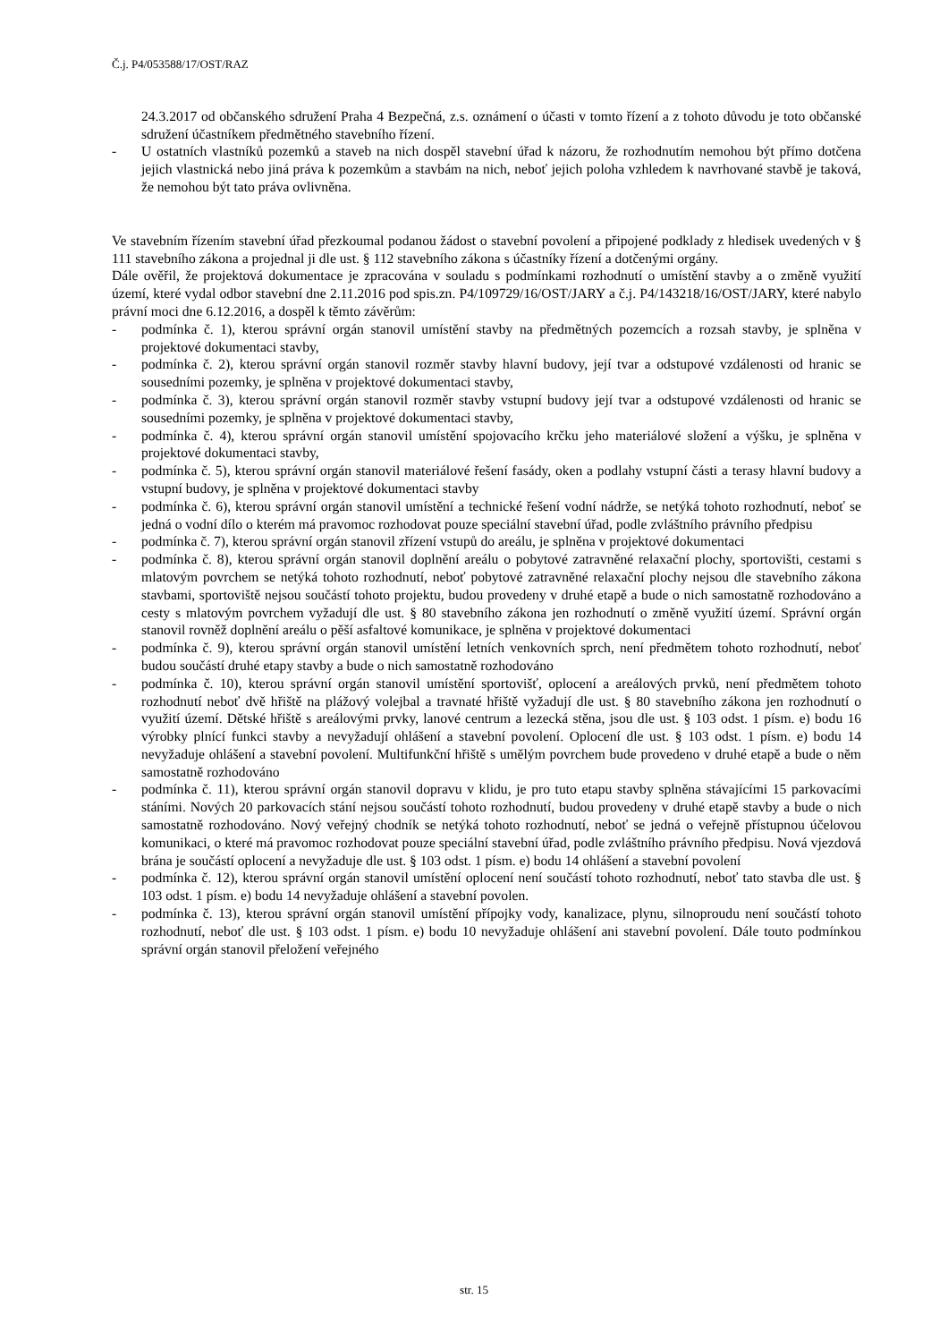Č.j. P4/053588/17/OST/RAZ
24.3.2017 od občanského sdružení Praha 4 Bezpečná, z.s. oznámení o účasti v tomto řízení a z tohoto důvodu je toto občanské sdružení účastníkem předmětného stavebního řízení.
- U ostatních vlastníků pozemků a staveb na nich dospěl stavební úřad k názoru, že rozhodnutím nemohou být přímo dotčena jejich vlastnická nebo jiná práva k pozemkům a stavbám na nich, neboť jejich poloha vzhledem k navrhované stavbě je taková, že nemohou být tato práva ovlivněna.
Ve stavebním řízením stavební úřad přezkoumal podanou žádost o stavební povolení a připojené podklady z hledisek uvedených v § 111 stavebního zákona a projednal ji dle ust. § 112 stavebního zákona s účastníky řízení a dotčenými orgány.
Dále ověřil, že projektová dokumentace je zpracována v souladu s podmínkami rozhodnutí o umístění stavby a o změně využití území, které vydal odbor stavební dne 2.11.2016 pod spis.zn. P4/109729/16/OST/JARY a č.j. P4/143218/16/OST/JARY, které nabylo právní moci dne 6.12.2016, a dospěl k těmto závěrům:
- podmínka č. 1), kterou správní orgán stanovil umístění stavby na předmětných pozemcích a rozsah stavby, je splněna v projektové dokumentaci stavby,
- podmínka č. 2), kterou správní orgán stanovil rozměr stavby hlavní budovy, její tvar a odstupové vzdálenosti od hranic se sousedními pozemky, je splněna v projektové dokumentaci stavby,
- podmínka č. 3), kterou správní orgán stanovil rozměr stavby vstupní budovy její tvar a odstupové vzdálenosti od hranic se sousedními pozemky, je splněna v projektové dokumentaci stavby,
- podmínka č. 4), kterou správní orgán stanovil umístění spojovacího krčku jeho materiálové složení a výšku, je splněna v projektové dokumentaci stavby,
- podmínka č. 5), kterou správní orgán stanovil materiálové řešení fasády, oken a podlahy vstupní části a terasy hlavní budovy a vstupní budovy, je splněna v projektové dokumentaci stavby
- podmínka č. 6), kterou správní orgán stanovil umístění a technické řešení vodní nádrže, se netýká tohoto rozhodnutí, neboť se jedná o vodní dílo o kterém má pravomoc rozhodovat pouze speciální stavební úřad, podle zvláštního právního předpisu
- podmínka č. 7), kterou správní orgán stanovil zřízení vstupů do areálu, je splněna v projektové dokumentaci
- podmínka č. 8), kterou správní orgán stanovil doplnění areálu o pobytové zatravněné relaxační plochy, sportovišti, cestami s mlatovým povrchem se netýká tohoto rozhodnutí, neboť pobytové zatravněné relaxační plochy nejsou dle stavebního zákona stavbami, sportoviště nejsou součástí tohoto projektu, budou provedeny v druhé etapě a bude o nich samostatně rozhodováno a cesty s mlatovým povrchem vyžadují dle ust. § 80 stavebního zákona jen rozhodnutí o změně využití území. Správní orgán stanovil rovněž doplnění areálu o pěší asfaltové komunikace, je splněna v projektové dokumentaci
- podmínka č. 9), kterou správní orgán stanovil umístění letních venkovních sprch, není předmětem tohoto rozhodnutí, neboť budou součástí druhé etapy stavby a bude o nich samostatně rozhodováno
- podmínka č. 10), kterou správní orgán stanovil umístění sportovišť, oplocení a areálových prvků, není předmětem tohoto rozhodnutí neboť dvě hřiště na plážový volejbal a travnaté hřiště vyžadují dle ust. § 80 stavebního zákona jen rozhodnutí o využití území. Dětské hřiště s areálovými prvky, lanové centrum a lezecká stěna, jsou dle ust. § 103 odst. 1 písm. e) bodu 16 výrobky plnící funkci stavby a nevyžadují ohlášení a stavební povolení. Oplocení dle ust. § 103 odst. 1 písm. e) bodu 14 nevyžaduje ohlášení a stavební povolení. Multifunkční hřiště s umělým povrchem bude provedeno v druhé etapě a bude o něm samostatně rozhodováno
- podmínka č. 11), kterou správní orgán stanovil dopravu v klidu, je pro tuto etapu stavby splněna stávajícími 15 parkovacími stáními. Nových 20 parkovacích stání nejsou součástí tohoto rozhodnutí, budou provedeny v druhé etapě stavby a bude o nich samostatně rozhodováno. Nový veřejný chodník se netýká tohoto rozhodnutí, neboť se jedná o veřejně přístupnou účelovou komunikaci, o které má pravomoc rozhodovat pouze speciální stavební úřad, podle zvláštního právního předpisu. Nová vjezdová brána je součástí oplocení a nevyžaduje dle ust. § 103 odst. 1 písm. e) bodu 14 ohlášení a stavební povolení
- podmínka č. 12), kterou správní orgán stanovil umístění oplocení není součástí tohoto rozhodnutí, neboť tato stavba dle ust. § 103 odst. 1 písm. e) bodu 14 nevyžaduje ohlášení a stavební povolen.
- podmínka č. 13), kterou správní orgán stanovil umístění přípojky vody, kanalizace, plynu, silnoproudu není součástí tohoto rozhodnutí, neboť dle ust. § 103 odst. 1 písm. e) bodu 10 nevyžaduje ohlášení ani stavební povolení. Dále touto podmínkou správní orgán stanovil přeložení veřejného
str. 15